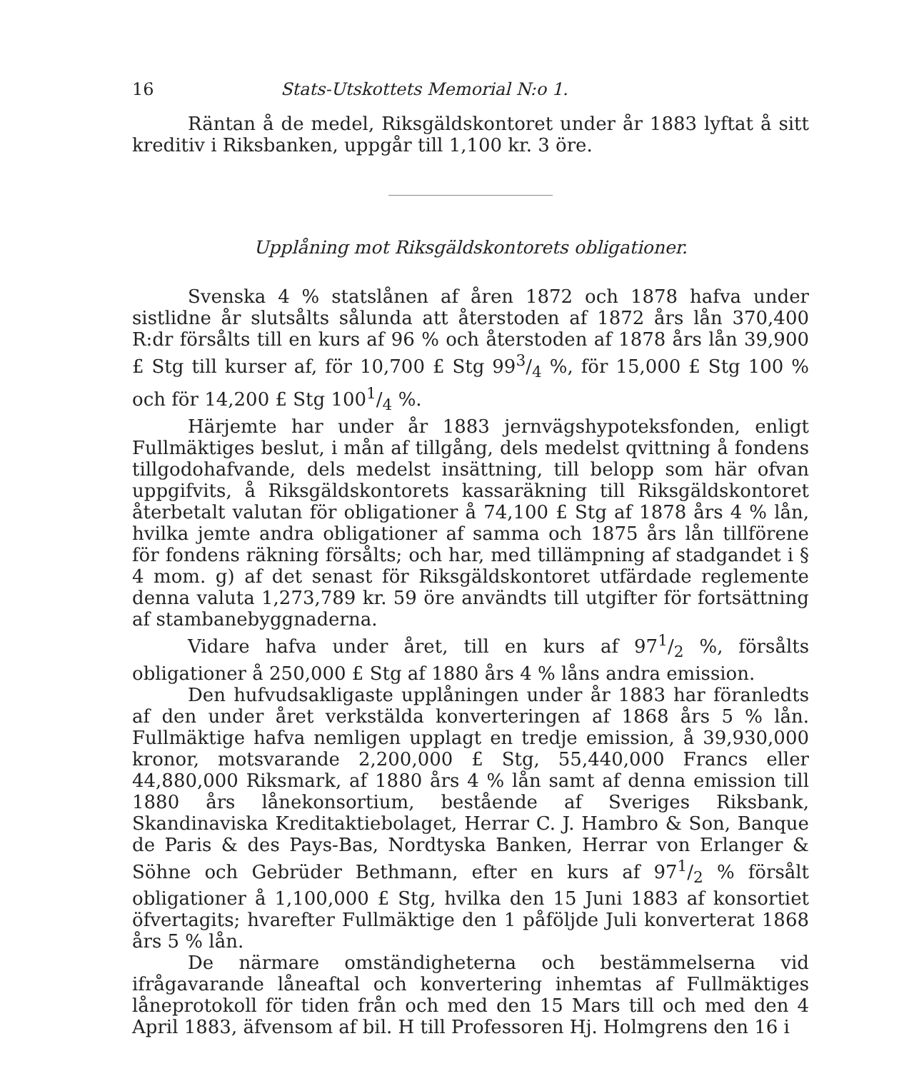16 Stats-Utskottets Memorial N:o 1.
Räntan å de medel, Riksgäldskontoret under år 1883 lyftat å sitt kreditiv i Riksbanken, uppgår till 1,100 kr. 3 öre.
Upplåning mot Riksgäldskontorets obligationer.
Svenska 4 % statslånen af åren 1872 och 1878 hafva under sistlidne år slutsålts sålunda att återstoden af 1872 års lån 370,400 R:dr försålts till en kurs af 96 % och återstoden af 1878 års lån 39,900 £ Stg till kurser af, för 10,700 £ Stg 993/4 %, för 15,000 £ Stg 100 % och för 14,200 £ Stg 1001/4 %.
Härjemte har under år 1883 jernvägshypoteksfonden, enligt Fullmäktiges beslut, i mån af tillgång, dels medelst qvittning å fondens tillgodohafvande, dels medelst insättning, till belopp som här ofvan uppgifvits, å Riksgäldskontorets kassaräkning till Riksgäldskontoret återbetalt valutan för obligationer å 74,100 £ Stg af 1878 års 4 % lån, hvilka jemte andra obligationer af samma och 1875 års lån tillförene för fondens räkning försålts; och har, med tillämpning af stadgandet i § 4 mom. g) af det senast för Riksgäldskontoret utfärdade reglemente denna valuta 1,273,789 kr. 59 öre användts till utgifter för fortsättning af stambanebyggnaderna.
Vidare hafva under året, till en kurs af 971/2 %, försålts obligationer å 250,000 £ Stg af 1880 års 4 % låns andra emission.
Den hufvudsakligaste upplåningen under år 1883 har föranledts af den under året verkstälda konverteringen af 1868 års 5 % lån. Fullmäktige hafva nemligen upplagt en tredje emission, å 39,930,000 kronor, motsvarande 2,200,000 £ Stg, 55,440,000 Francs eller 44,880,000 Riksmark, af 1880 års 4 % lån samt af denna emission till 1880 års lånekonsortium, bestående af Sveriges Riksbank, Skandinaviska Kreditaktiebolaget, Herrar C. J. Hambro & Son, Banque de Paris & des Pays-Bas, Nordtyska Banken, Herrar von Erlanger & Söhne och Gebrüder Bethmann, efter en kurs af 971/2 % försålt obligationer å 1,100,000 £ Stg, hvilka den 15 Juni 1883 af konsortiet öfvertagits; hvarefter Fullmäktige den 1 påföljde Juli konverterat 1868 års 5 % lån.
De närmare omständigheterna och bestämmelserna vid ifrågavarande låneaftal och konvertering inhemtas af Fullmäktiges låneprotokoll för tiden från och med den 15 Mars till och med den 4 April 1883, äfvensom af bil. H till Professoren Hj. Holmgrens den 16 i